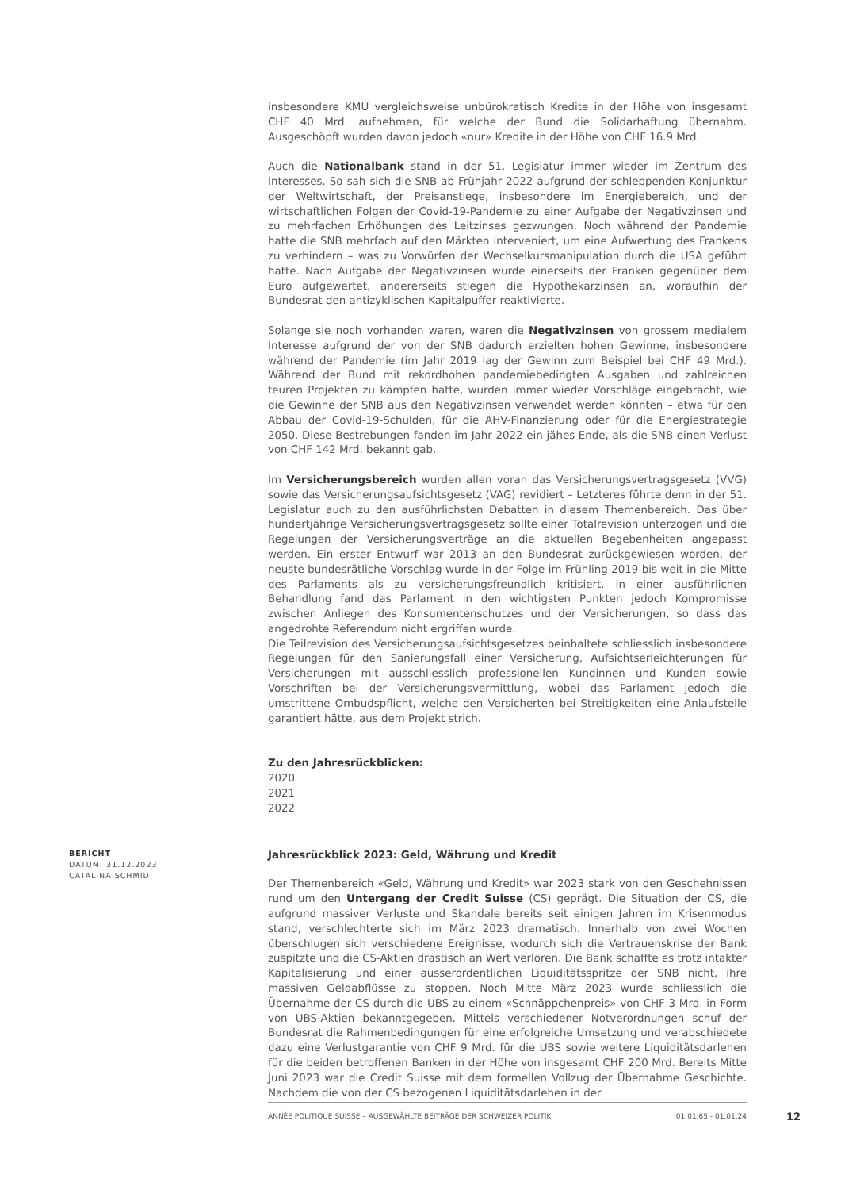insbesondere KMU vergleichsweise unbürokratisch Kredite in der Höhe von insgesamt CHF 40 Mrd. aufnehmen, für welche der Bund die Solidarhaftung übernahm. Ausgeschöpft wurden davon jedoch «nur» Kredite in der Höhe von CHF 16.9 Mrd.
Auch die Nationalbank stand in der 51. Legislatur immer wieder im Zentrum des Interesses. So sah sich die SNB ab Frühjahr 2022 aufgrund der schleppenden Konjunktur der Weltwirtschaft, der Preisanstiege, insbesondere im Energiebereich, und der wirtschaftlichen Folgen der Covid-19-Pandemie zu einer Aufgabe der Negativzinsen und zu mehrfachen Erhöhungen des Leitzinses gezwungen. Noch während der Pandemie hatte die SNB mehrfach auf den Märkten interveniert, um eine Aufwertung des Frankens zu verhindern – was zu Vorwürfen der Wechselkursmanipulation durch die USA geführt hatte. Nach Aufgabe der Negativzinsen wurde einerseits der Franken gegenüber dem Euro aufgewertet, andererseits stiegen die Hypothekarzinsen an, woraufhin der Bundesrat den antizyklischen Kapitalpuffer reaktivierte.
Solange sie noch vorhanden waren, waren die Negativzinsen von grossem medialem Interesse aufgrund der von der SNB dadurch erzielten hohen Gewinne, insbesondere während der Pandemie (im Jahr 2019 lag der Gewinn zum Beispiel bei CHF 49 Mrd.). Während der Bund mit rekordhohen pandemiebedingten Ausgaben und zahlreichen teuren Projekten zu kämpfen hatte, wurden immer wieder Vorschläge eingebracht, wie die Gewinne der SNB aus den Negativzinsen verwendet werden könnten – etwa für den Abbau der Covid-19-Schulden, für die AHV-Finanzierung oder für die Energiestrategie 2050. Diese Bestrebungen fanden im Jahr 2022 ein jähes Ende, als die SNB einen Verlust von CHF 142 Mrd. bekannt gab.
Im Versicherungsbereich wurden allen voran das Versicherungsvertragsgesetz (VVG) sowie das Versicherungsaufsichtsgesetz (VAG) revidiert – Letzteres führte denn in der 51. Legislatur auch zu den ausführlichsten Debatten in diesem Themenbereich. Das über hundertjährige Versicherungsvertragsgesetz sollte einer Totalrevision unterzogen und die Regelungen der Versicherungsverträge an die aktuellen Begebenheiten angepasst werden. Ein erster Entwurf war 2013 an den Bundesrat zurückgewiesen worden, der neuste bundesrätliche Vorschlag wurde in der Folge im Frühling 2019 bis weit in die Mitte des Parlaments als zu versicherungsfreundlich kritisiert. In einer ausführlichen Behandlung fand das Parlament in den wichtigsten Punkten jedoch Kompromisse zwischen Anliegen des Konsumentenschutzes und der Versicherungen, so dass das angedrohte Referendum nicht ergriffen wurde.
Die Teilrevision des Versicherungsaufsichtsgesetzes beinhaltete schliesslich insbesondere Regelungen für den Sanierungsfall einer Versicherung, Aufsichtserleichterungen für Versicherungen mit ausschliesslich professionellen Kundinnen und Kunden sowie Vorschriften bei der Versicherungsvermittlung, wobei das Parlament jedoch die umstrittene Ombudspflicht, welche den Versicherten bei Streitigkeiten eine Anlaufstelle garantiert hätte, aus dem Projekt strich.
Zu den Jahresrückblicken:
2020
2021
2022
BERICHT
DATUM: 31.12.2023
CATALINA SCHMID
Jahresrückblick 2023: Geld, Währung und Kredit
Der Themenbereich «Geld, Währung und Kredit» war 2023 stark von den Geschehnissen rund um den Untergang der Credit Suisse (CS) geprägt. Die Situation der CS, die aufgrund massiver Verluste und Skandale bereits seit einigen Jahren im Krisenmodus stand, verschlechterte sich im März 2023 dramatisch. Innerhalb von zwei Wochen überschlugen sich verschiedene Ereignisse, wodurch sich die Vertrauenskrise der Bank zuspitzte und die CS-Aktien drastisch an Wert verloren. Die Bank schaffte es trotz intakter Kapitalisierung und einer ausserordentlichen Liquiditätsspritze der SNB nicht, ihre massiven Geldabflüsse zu stoppen. Noch Mitte März 2023 wurde schliesslich die Übernahme der CS durch die UBS zu einem «Schnäppchenpreis» von CHF 3 Mrd. in Form von UBS-Aktien bekanntgegeben. Mittels verschiedener Notverordnungen schuf der Bundesrat die Rahmenbedingungen für eine erfolgreiche Umsetzung und verabschiedete dazu eine Verlustgarantie von CHF 9 Mrd. für die UBS sowie weitere Liquiditätsdarlehen für die beiden betroffenen Banken in der Höhe von insgesamt CHF 200 Mrd. Bereits Mitte Juni 2023 war die Credit Suisse mit dem formellen Vollzug der Übernahme Geschichte. Nachdem die von der CS bezogenen Liquiditätsdarlehen in der
ANNÉE POLITIQUE SUISSE – AUSGEWÄHLTE BEITRÄGE DER SCHWEIZER POLITIK 01.01.65 - 01.01.24 12